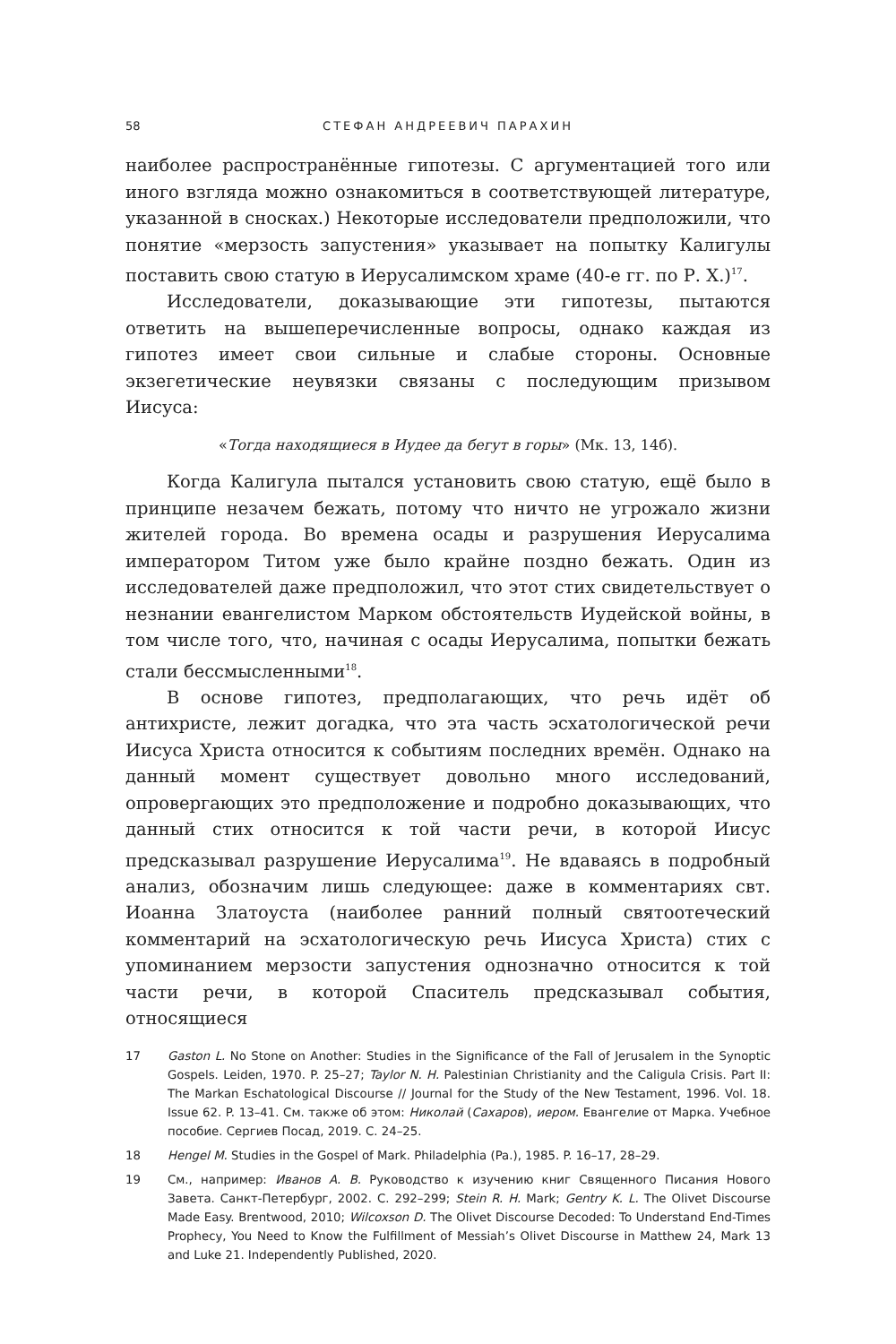58 СТЕФАН АНДРЕЕВИЧ ПАРАХИН
наиболее распространённые гипотезы. С аргументацией того или иного взгляда можно ознакомиться в соответствующей литературе, указанной в сносках.) Некоторые исследователи предположили, что понятие «мерзость запустения» указывает на попытку Калигулы поставить свою статую в Иерусалимском храме (40-е гг. по Р. Х.)<sup>17</sup>.
Исследователи, доказывающие эти гипотезы, пытаются ответить на вышеперечисленные вопросы, однако каждая из гипотез имеет свои сильные и слабые стороны. Основные экзегетические неувязки связаны с последующим призывом Иисуса:
«Тогда находящиеся в Иудее да бегут в горы» (Мк. 13, 14б).
Когда Калигула пытался установить свою статую, ещё было в принципе незачем бежать, потому что ничто не угрожало жизни жителей города. Во времена осады и разрушения Иерусалима императором Титом уже было крайне поздно бежать. Один из исследователей даже предположил, что этот стих свидетельствует о незнании евангелистом Марком обстоятельств Иудейской войны, в том числе того, что, начиная с осады Иерусалима, попытки бежать стали бессмысленными<sup>18</sup>.
В основе гипотез, предполагающих, что речь идёт об антихристе, лежит догадка, что эта часть эсхатологической речи Иисуса Христа относится к событиям последних времён. Однако на данный момент существует довольно много исследований, опровергающих это предположение и подробно доказывающих, что данный стих относится к той части речи, в которой Иисус предсказывал разрушение Иерусалима<sup>19</sup>. Не вдаваясь в подробный анализ, обозначим лишь следующее: даже в комментариях свт. Иоанна Златоуста (наиболее ранний полный святоотеческий комментарий на эсхатологическую речь Иисуса Христа) стих с упоминанием мерзости запустения однозначно относится к той части речи, в которой Спаситель предсказывал события, относящиеся
17 Gaston L. No Stone on Another: Studies in the Significance of the Fall of Jerusalem in the Synoptic Gospels. Leiden, 1970. P. 25–27; Taylor N. H. Palestinian Christianity and the Caligula Crisis. Part II: The Markan Eschatological Discourse // Journal for the Study of the New Testament, 1996. Vol. 18. Issue 62. P. 13–41. См. также об этом: Николай (Сахаров), иером. Евангелие от Марка. Учебное пособие. Сергиев Посад, 2019. С. 24–25.
18 Hengel M. Studies in the Gospel of Mark. Philadelphia (Pa.), 1985. P. 16–17, 28–29.
19 См., например: Иванов А. В. Руководство к изучению книг Священного Писания Нового Завета. Санкт-Петербург, 2002. С. 292–299; Stein R. H. Mark; Gentry K. L. The Olivet Discourse Made Easy. Brentwood, 2010; Wilcoxson D. The Olivet Discourse Decoded: To Understand End-Times Prophecy, You Need to Know the Fulfillment of Messiah’s Olivet Discourse in Matthew 24, Mark 13 and Luke 21. Independently Published, 2020.